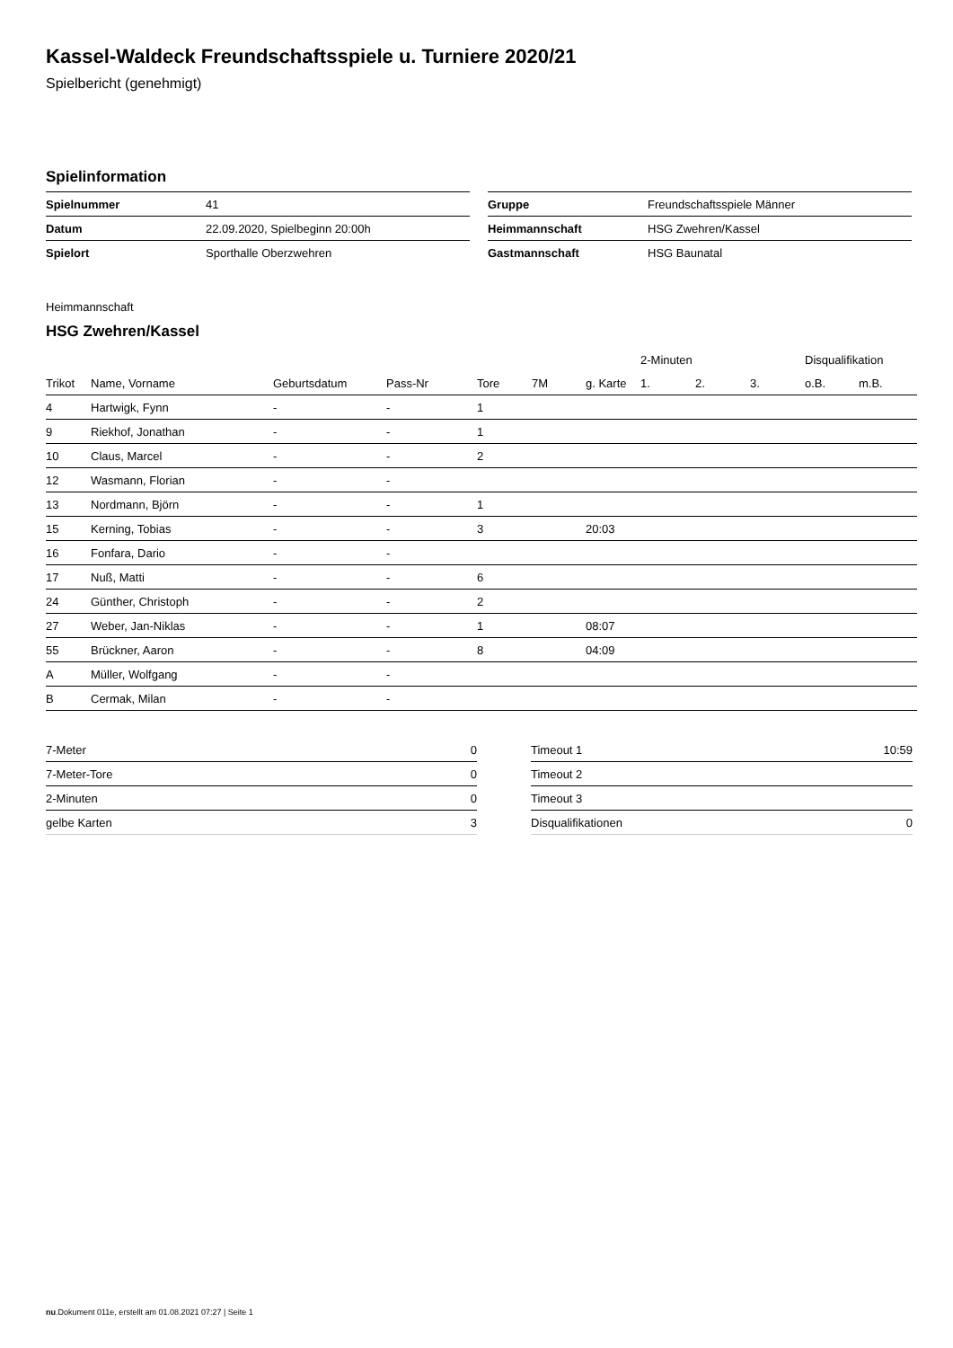Kassel-Waldeck Freundschaftsspiele u. Turniere 2020/21
Spielbericht (genehmigt)
Spielinformation
| Spielnummer | 41 |
| Datum | 22.09.2020, Spielbeginn 20:00h |
| Spielort | Sporthalle Oberzwehren |
| Gruppe | Freundschaftsspiele Männer |
| Heimmannschaft | HSG Zwehren/Kassel |
| Gastmannschaft | HSG Baunatal |
Heimmannschaft
HSG Zwehren/Kassel
| | | | | | | | 2-Minuten | | | Disqualifikation | |
| --- | --- | --- | --- | --- | --- | --- | --- | --- | --- | --- | --- |
| Trikot | Name, Vorname | Geburtsdatum | Pass-Nr | Tore | 7M | g. Karte | 1. | 2. | 3. | o.B. | m.B. |
| 4 | Hartwigk, Fynn | - | - | 1 | | | | | | | |
| 9 | Riekhof, Jonathan | - | - | 1 | | | | | | | |
| 10 | Claus, Marcel | - | - | 2 | | | | | | | |
| 12 | Wasmann, Florian | - | - | | | | | | | | |
| 13 | Nordmann, Björn | - | - | 1 | | | | | | | |
| 15 | Kerning, Tobias | - | - | 3 | | 20:03 | | | | | |
| 16 | Fonfara, Dario | - | - | | | | | | | | |
| 17 | Nuß, Matti | - | - | 6 | | | | | | | |
| 24 | Günther, Christoph | - | - | 2 | | | | | | | |
| 27 | Weber, Jan-Niklas | - | - | 1 | | 08:07 | | | | | |
| 55 | Brückner, Aaron | - | - | 8 | | 04:09 | | | | | |
| A | Müller, Wolfgang | - | - | | | | | | | | |
| B | Cermak, Milan | - | - | | | | | | | | |
| 7-Meter | 0 |
| 7-Meter-Tore | 0 |
| 2-Minuten | 0 |
| gelbe Karten | 3 |
| Timeout 1 | 10:59 |
| Timeout 2 | |
| Timeout 3 | |
| Disqualifikationen | 0 |
nu.Dokument 011e, erstellt am 01.08.2021 07:27 | Seite 1